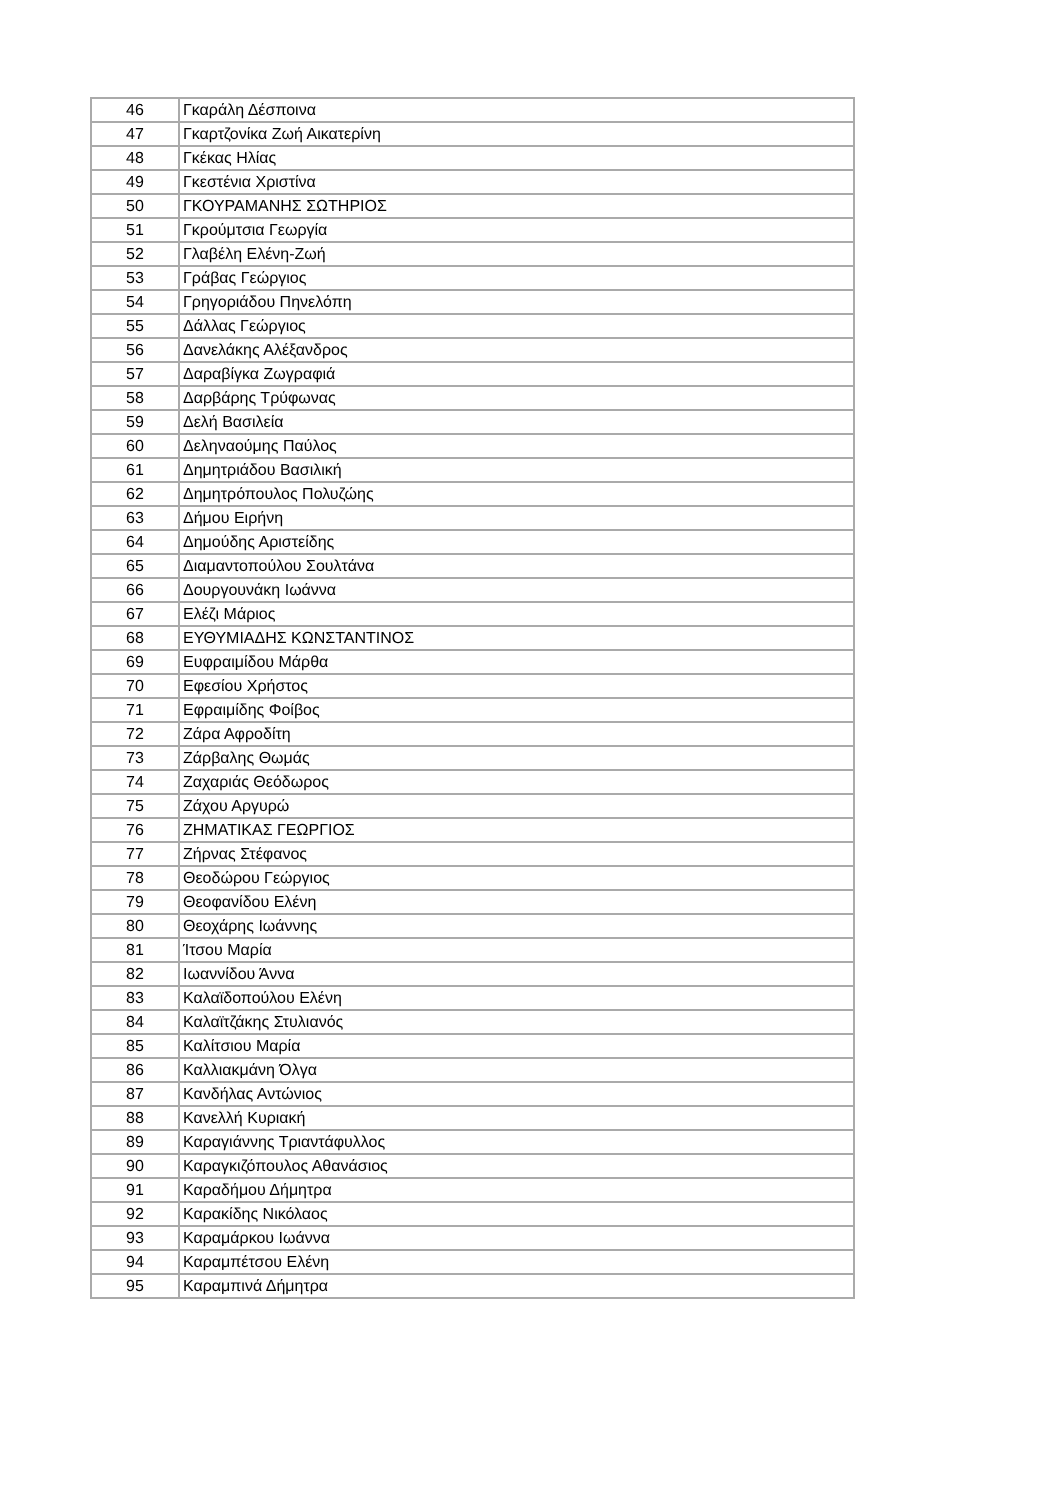| 46 | Γκαράλη Δέσποινα |
| 47 | Γκαρτζονίκα Ζωή Αικατερίνη |
| 48 | Γκέκας Ηλίας |
| 49 | Γκεστένια Χριστίνα |
| 50 | ΓΚΟΥΡΑΜΑΝΗΣ ΣΩΤΗΡΙΟΣ |
| 51 | Γκρούμτσια Γεωργία |
| 52 | Γλαβέλη Ελένη-Ζωή |
| 53 | Γράβας Γεώργιος |
| 54 | Γρηγοριάδου Πηνελόπη |
| 55 | Δάλλας Γεώργιος |
| 56 | Δανελάκης Αλέξανδρος |
| 57 | Δαραβίγκα Ζωγραφιά |
| 58 | Δαρβάρης Τρύφωνας |
| 59 | Δελή Βασιλεία |
| 60 | Δεληναούμης Παύλος |
| 61 | Δημητριάδου Βασιλική |
| 62 | Δημητρόπουλος Πολυζώης |
| 63 | Δήμου Ειρήνη |
| 64 | Δημούδης Αριστείδης |
| 65 | Διαμαντοπούλου Σουλτάνα |
| 66 | Δουργουνάκη Ιωάννα |
| 67 | Ελέζι Μάριος |
| 68 | ΕΥΘΥΜΙΑΔΗΣ ΚΩΝΣΤΑΝΤΙΝΟΣ |
| 69 | Ευφραιμίδου Μάρθα |
| 70 | Εφεσίου Χρήστος |
| 71 | Εφραιμίδης Φοίβος |
| 72 | Ζάρα Αφροδίτη |
| 73 | Ζάρβαλης Θωμάς |
| 74 | Ζαχαριάς Θεόδωρος |
| 75 | Ζάχου Αργυρώ |
| 76 | ΖΗΜΑΤΙΚΑΣ ΓΕΩΡΓΙΟΣ |
| 77 | Ζήρνας Στέφανος |
| 78 | Θεοδώρου Γεώργιος |
| 79 | Θεοφανίδου Ελένη |
| 80 | Θεοχάρης Ιωάννης |
| 81 | Ίτσου Μαρία |
| 82 | Ιωαννίδου Άννα |
| 83 | Καλαϊδοπούλου Ελένη |
| 84 | Καλαϊτζάκης Στυλιανός |
| 85 | Καλίτσιου Μαρία |
| 86 | Καλλιακμάνη Όλγα |
| 87 | Κανδήλας Αντώνιος |
| 88 | Κανελλή Κυριακή |
| 89 | Καραγιάννης Τριαντάφυλλος |
| 90 | Καραγκιζόπουλος Αθανάσιος |
| 91 | Καραδήμου Δήμητρα |
| 92 | Καρακίδης Νικόλαος |
| 93 | Καραμάρκου Ιωάννα |
| 94 | Καραμπέτσου Ελένη |
| 95 | Καραμπινά Δήμητρα |